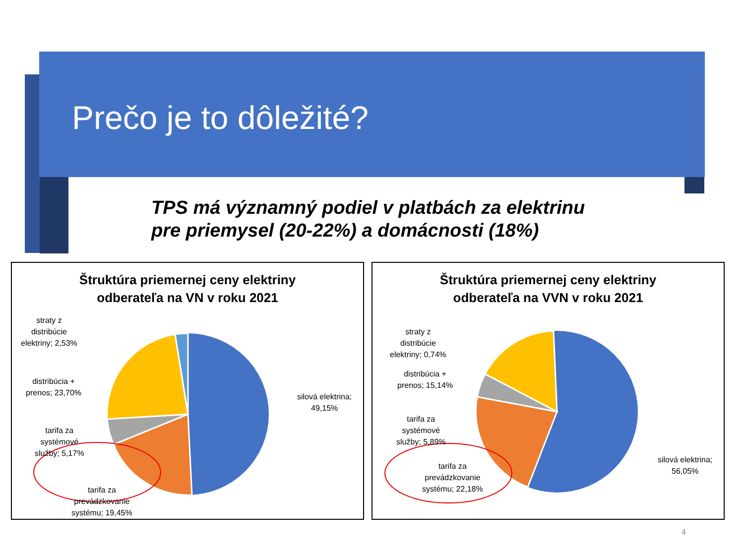Prečo je to dôležité?
TPS má významný podiel v platbách za elektrinu
pre priemysel (20-22%) a domácnosti (18%)
Štruktúra priemernej ceny elektriny
odberateľa na VN v roku 2021
straty z
distribúcie
elektriny; 2,53%
distribúcia +
prenos; 23,70%
tarifa za
systémové
služby; 5,17%
silová elektrina;
49,15%
tarifa za
prevádzkovanie
systému; 19,45%
Štruktúra priemernej ceny elektriny
odberateľa na VVN v roku 2021
straty z
distribúcie
elektriny; 0,74%
distribúcia +
prenos; 15,14%
tarifa za
systémové
služby; 5,89%
silová elektrina;
56,05%
tarifa za
prevádzkovanie
systému; 22,18%
4